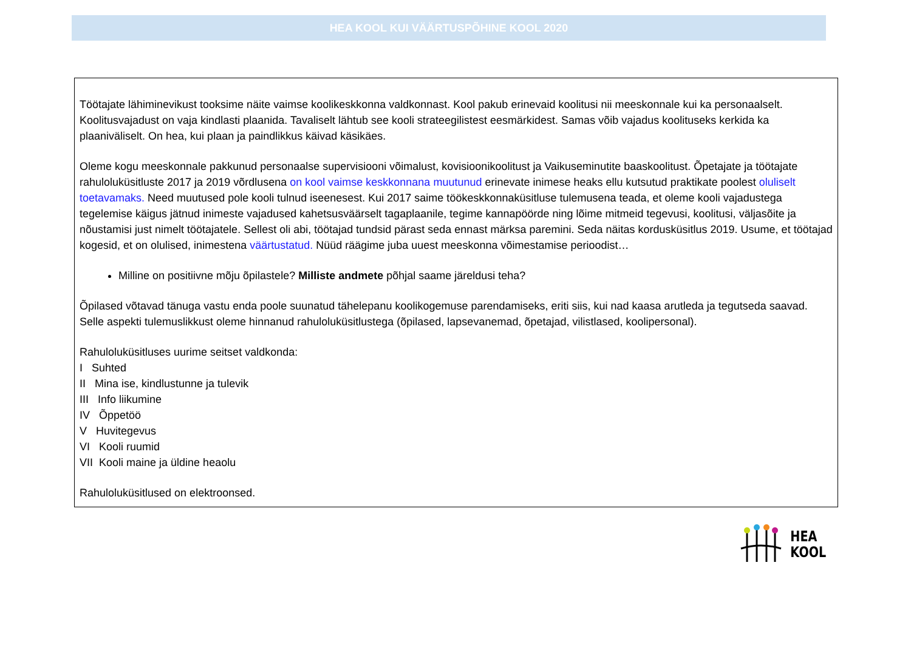HEA KOOL KUI VÄÄRTUSPÕHINE KOOL 2020
Töötajate lähiminevikust tooksime näite vaimse koolikeskkonna valdkonnast. Kool pakub erinevaid koolitusi nii meeskonnale kui ka personaalselt. Koolitusvajadust on vaja kindlasti plaanida. Tavaliselt lähtub see kooli strateegilistest eesmärkidest. Samas võib vajadus koolituseks kerkida ka plaaniväliselt. On hea, kui plaan ja paindlikkus käivad käsikäes.
Oleme kogu meeskonnale pakkunud personaalse supervisiooni võimalust, kovisioonikoolitust ja Vaikuseminutite baaskoolitust. Õpetajate ja töötajate rahuloluküsitluste 2017 ja 2019 võrdlusena on kool vaimse keskkonnana muutunud erinevate inimese heaks ellu kutsutud praktikate poolest oluliselt toetavamaks. Need muutused pole kooli tulnud iseenesest. Kui 2017 saime töökeskkonnaküsitluse tulemusena teada, et oleme kooli vajadustega tegelemise käigus jätnud inimeste vajadused kahetsusväärselt tagaplaanile, tegime kannapöörde ning lõime mitmeid tegevusi, koolitusi, väljasõite ja nõustamisi just nimelt töötajatele. Sellest oli abi, töötajad tundsid pärast seda ennast märksa paremini. Seda näitas kordusküsitlus 2019. Usume, et töötajad kogesid, et on olulised, inimestena väärtustatud. Nüüd räägime juba uuest meeskonna võimestamise perioodist…
Milline on positiivne mõju õpilastele? Milliste andmete põhjal saame järeldusi teha?
Õpilased võtavad tänuga vastu enda poole suunatud tähelepanu koolikogemuse parendamiseks, eriti siis, kui nad kaasa arutleda ja tegutseda saavad. Selle aspekti tulemuslikkust oleme hinnanud rahuloluküsitlustega (õpilased, lapsevanemad, õpetajad, vilistlased, koolipersonal).
Rahuloluküsitluses uurime seitset valdkonda:
I Suhted
II Mina ise, kindlustunne ja tulevik
III Info liikumine
IV Õppetöö
V Huvitegevus
VI Kooli ruumid
VII Kooli maine ja üldine heaolu
Rahuloluküsitlused on elektroonsed.
HEA
KOOL